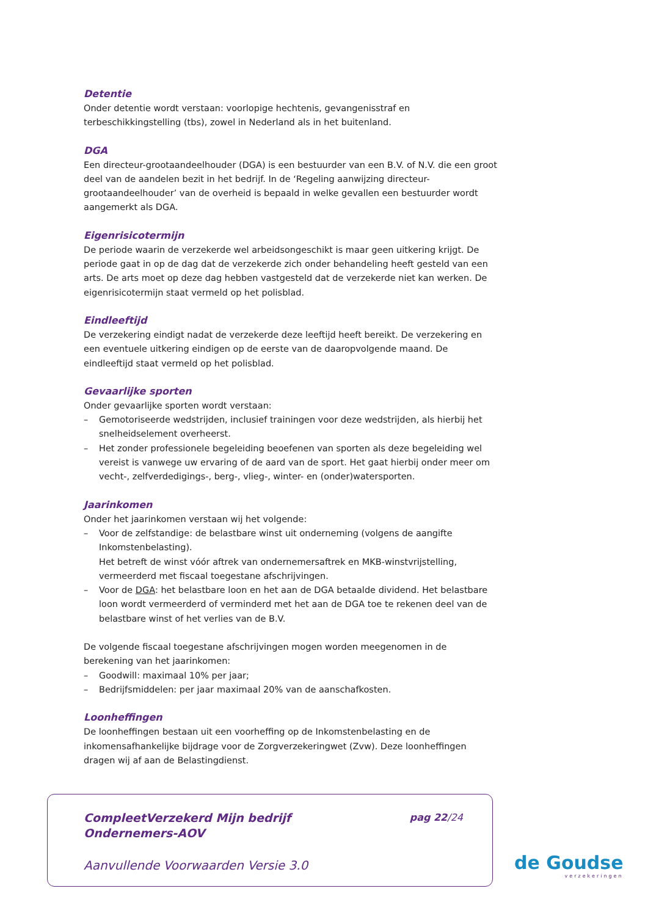Detentie
Onder detentie wordt verstaan: voorlopige hechtenis, gevangenisstraf en terbeschikkingstelling (tbs), zowel in Nederland als in het buitenland.
DGA
Een directeur-grootaandeelhouder (DGA) is een bestuurder van een B.V. of N.V. die een groot deel van de aandelen bezit in het bedrijf. In de ‘Regeling aanwijzing directeur-grootaandeelhouder’ van de overheid is bepaald in welke gevallen een bestuurder wordt aangemerkt als DGA.
Eigenrisicotermijn
De periode waarin de verzekerde wel arbeidsongeschikt is maar geen uitkering krijgt. De periode gaat in op de dag dat de verzekerde zich onder behandeling heeft gesteld van een arts. De arts moet op deze dag hebben vastgesteld dat de verzekerde niet kan werken. De eigenrisicotermijn staat vermeld op het polisblad.
Eindleeftijd
De verzekering eindigt nadat de verzekerde deze leeftijd heeft bereikt. De verzekering en een eventuele uitkering eindigen op de eerste van de daaropvolgende maand. De eindleeftijd staat vermeld op het polisblad.
Gevaarlijke sporten
Onder gevaarlijke sporten wordt verstaan:
– Gemotoriseerde wedstrijden, inclusief trainingen voor deze wedstrijden, als hierbij het snelheidselement overheerst.
– Het zonder professionele begeleiding beoefenen van sporten als deze begeleiding wel vereist is vanwege uw ervaring of de aard van de sport. Het gaat hierbij onder meer om vecht-, zelfverdedigings-, berg-, vlieg-, winter- en (onder)watersporten.
Jaarinkomen
Onder het jaarinkomen verstaan wij het volgende:
– Voor de zelfstandige: de belastbare winst uit onderneming (volgens de aangifte Inkomstenbelasting).
Het betreft de winst vóór aftrek van ondernemersaftrek en MKB-winstvrijstelling, vermeerderd met fiscaal toegestane afschrijvingen.
– Voor de DGA: het belastbare loon en het aan de DGA betaalde dividend. Het belastbare loon wordt vermeerderd of verminderd met het aan de DGA toe te rekenen deel van de belastbare winst of het verlies van de B.V.
De volgende fiscaal toegestane afschrijvingen mogen worden meegenomen in de berekening van het jaarinkomen:
– Goodwill: maximaal 10% per jaar;
– Bedrijfsmiddelen: per jaar maximaal 20% van de aanschafkosten.
Loonheffingen
De loonheffingen bestaan uit een voorheffing op de Inkomstenbelasting en de inkomensafhankelijke bijdrage voor de Zorgverzekeringwet (Zvw). Deze loonheffingen dragen wij af aan de Belastingdienst.
CompleetVerzekerd Mijn bedrijf
Ondernemers-AOV
pag 22/24
Aanvullende Voorwaarden Versie 3.0
de Goudse
verzekeringen